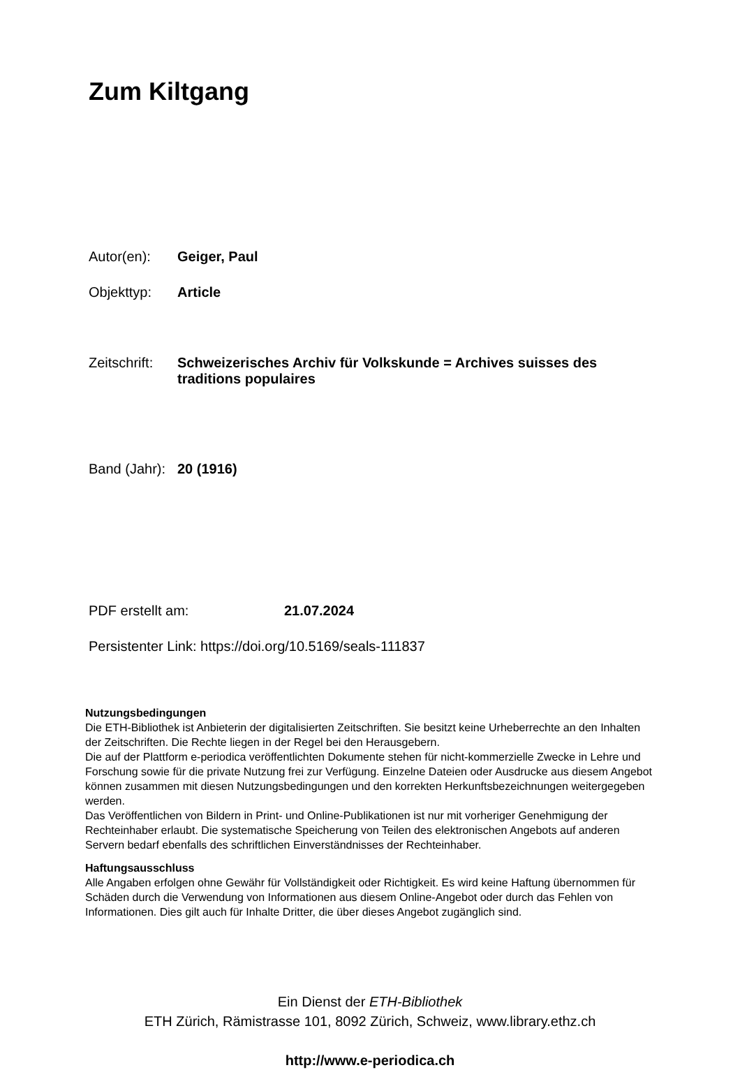Zum Kiltgang
Autor(en): Geiger, Paul
Objekttyp: Article
Zeitschrift: Schweizerisches Archiv für Volkskunde = Archives suisses des traditions populaires
Band (Jahr): 20 (1916)
PDF erstellt am: 21.07.2024
Persistenter Link: https://doi.org/10.5169/seals-111837
Nutzungsbedingungen
Die ETH-Bibliothek ist Anbieterin der digitalisierten Zeitschriften. Sie besitzt keine Urheberrechte an den Inhalten der Zeitschriften. Die Rechte liegen in der Regel bei den Herausgebern.
Die auf der Plattform e-periodica veröffentlichten Dokumente stehen für nicht-kommerzielle Zwecke in Lehre und Forschung sowie für die private Nutzung frei zur Verfügung. Einzelne Dateien oder Ausdrucke aus diesem Angebot können zusammen mit diesen Nutzungsbedingungen und den korrekten Herkunftsbezeichnungen weitergegeben werden.
Das Veröffentlichen von Bildern in Print- und Online-Publikationen ist nur mit vorheriger Genehmigung der Rechteinhaber erlaubt. Die systematische Speicherung von Teilen des elektronischen Angebots auf anderen Servern bedarf ebenfalls des schriftlichen Einverständnisses der Rechteinhaber.
Haftungsausschluss
Alle Angaben erfolgen ohne Gewähr für Vollständigkeit oder Richtigkeit. Es wird keine Haftung übernommen für Schäden durch die Verwendung von Informationen aus diesem Online-Angebot oder durch das Fehlen von Informationen. Dies gilt auch für Inhalte Dritter, die über dieses Angebot zugänglich sind.
Ein Dienst der ETH-Bibliothek
ETH Zürich, Rämistrasse 101, 8092 Zürich, Schweiz, www.library.ethz.ch
http://www.e-periodica.ch